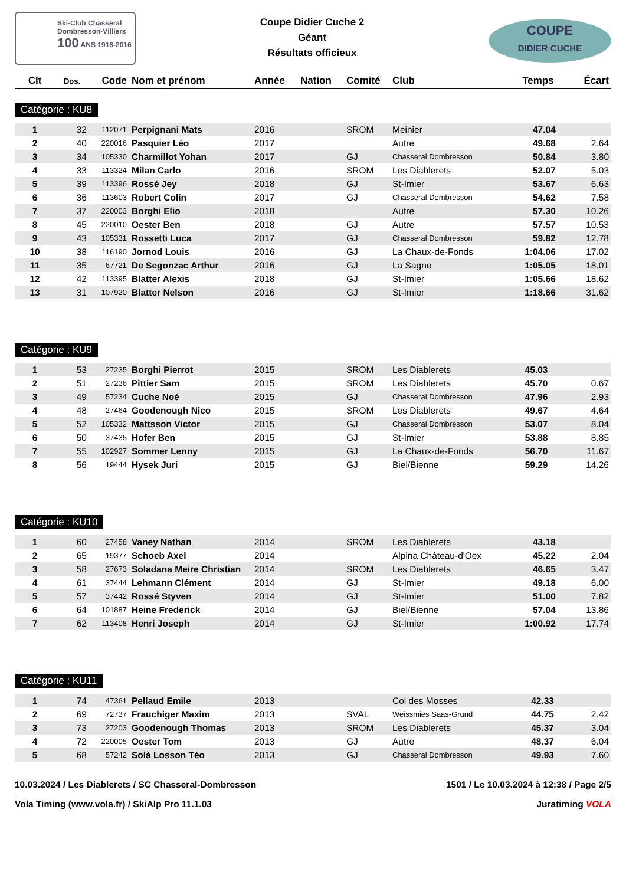Ski-Club Chasseral
Dombresson-Villiers
100 ANS 1916-2016
Coupe Didier Cuche 2
Géant
Résultats officieux
COUPE
DIDIER CUCHE
| Clt | Dos. | Code | Nom et prénom | Année | Nation | Comité | Club | Temps | Écart |
| --- | --- | --- | --- | --- | --- | --- | --- | --- | --- |
Catégorie : KU8
| 1 | 32 | 112071 | Perpignani Mats | 2016 | | SROM | Meinier | 47.04 | |
| 2 | 40 | 220016 | Pasquier Léo | 2017 | | | Autre | 49.68 | 2.64 |
| 3 | 34 | 105330 | Charmillot Yohan | 2017 | | GJ | Chasseral Dombresson | 50.84 | 3.80 |
| 4 | 33 | 113324 | Milan Carlo | 2016 | | SROM | Les Diablerets | 52.07 | 5.03 |
| 5 | 39 | 113396 | Rossé Jey | 2018 | | GJ | St-Imier | 53.67 | 6.63 |
| 6 | 36 | 113603 | Robert Colin | 2017 | | GJ | Chasseral Dombresson | 54.62 | 7.58 |
| 7 | 37 | 220003 | Borghi Elio | 2018 | | | Autre | 57.30 | 10.26 |
| 8 | 45 | 220010 | Oester Ben | 2018 | | GJ | Autre | 57.57 | 10.53 |
| 9 | 43 | 105331 | Rossetti Luca | 2017 | | GJ | Chasseral Dombresson | 59.82 | 12.78 |
| 10 | 38 | 116190 | Jornod Louis | 2016 | | GJ | La Chaux-de-Fonds | 1:04.06 | 17.02 |
| 11 | 35 | 67721 | De Segonzac Arthur | 2016 | | GJ | La Sagne | 1:05.05 | 18.01 |
| 12 | 42 | 113395 | Blatter Alexis | 2018 | | GJ | St-Imier | 1:05.66 | 18.62 |
| 13 | 31 | 107920 | Blatter Nelson | 2016 | | GJ | St-Imier | 1:18.66 | 31.62 |
Catégorie : KU9
| 1 | 53 | 27235 | Borghi Pierrot | 2015 | | SROM | Les Diablerets | 45.03 | |
| 2 | 51 | 27236 | Pittier Sam | 2015 | | SROM | Les Diablerets | 45.70 | 0.67 |
| 3 | 49 | 57234 | Cuche Noé | 2015 | | GJ | Chasseral Dombresson | 47.96 | 2.93 |
| 4 | 48 | 27464 | Goodenough Nico | 2015 | | SROM | Les Diablerets | 49.67 | 4.64 |
| 5 | 52 | 105332 | Mattsson Victor | 2015 | | GJ | Chasseral Dombresson | 53.07 | 8.04 |
| 6 | 50 | 37435 | Hofer Ben | 2015 | | GJ | St-Imier | 53.88 | 8.85 |
| 7 | 55 | 102927 | Sommer Lenny | 2015 | | GJ | La Chaux-de-Fonds | 56.70 | 11.67 |
| 8 | 56 | 19444 | Hysek Juri | 2015 | | GJ | Biel/Bienne | 59.29 | 14.26 |
Catégorie : KU10
| 1 | 60 | 27458 | Vaney Nathan | 2014 | | SROM | Les Diablerets | 43.18 | |
| 2 | 65 | 19377 | Schoeb Axel | 2014 | | | Alpina Château-d'Oex | 45.22 | 2.04 |
| 3 | 58 | 27673 | Soladana Meire Christian | 2014 | | SROM | Les Diablerets | 46.65 | 3.47 |
| 4 | 61 | 37444 | Lehmann Clément | 2014 | | GJ | St-Imier | 49.18 | 6.00 |
| 5 | 57 | 37442 | Rossé Styven | 2014 | | GJ | St-Imier | 51.00 | 7.82 |
| 6 | 64 | 101887 | Heine Frederick | 2014 | | GJ | Biel/Bienne | 57.04 | 13.86 |
| 7 | 62 | 113408 | Henri Joseph | 2014 | | GJ | St-Imier | 1:00.92 | 17.74 |
Catégorie : KU11
| 1 | 74 | 47361 | Pellaud Emile | 2013 | | | Col des Mosses | 42.33 | |
| 2 | 69 | 72737 | Frauchiger Maxim | 2013 | | SVAL | Weissmies Saas-Grund | 44.75 | 2.42 |
| 3 | 73 | 27203 | Goodenough Thomas | 2013 | | SROM | Les Diablerets | 45.37 | 3.04 |
| 4 | 72 | 220005 | Oester Tom | 2013 | | GJ | Autre | 48.37 | 6.04 |
| 5 | 68 | 57242 | Solà Losson Téo | 2013 | | GJ | Chasseral Dombresson | 49.93 | 7.60 |
10.03.2024 / Les Diablerets / SC Chasseral-Dombresson 1501 / Le 10.03.2024 à 12:38 / Page 2/5
Vola Timing (www.vola.fr) / SkiAlp Pro 11.1.03 Juratiming VOLA